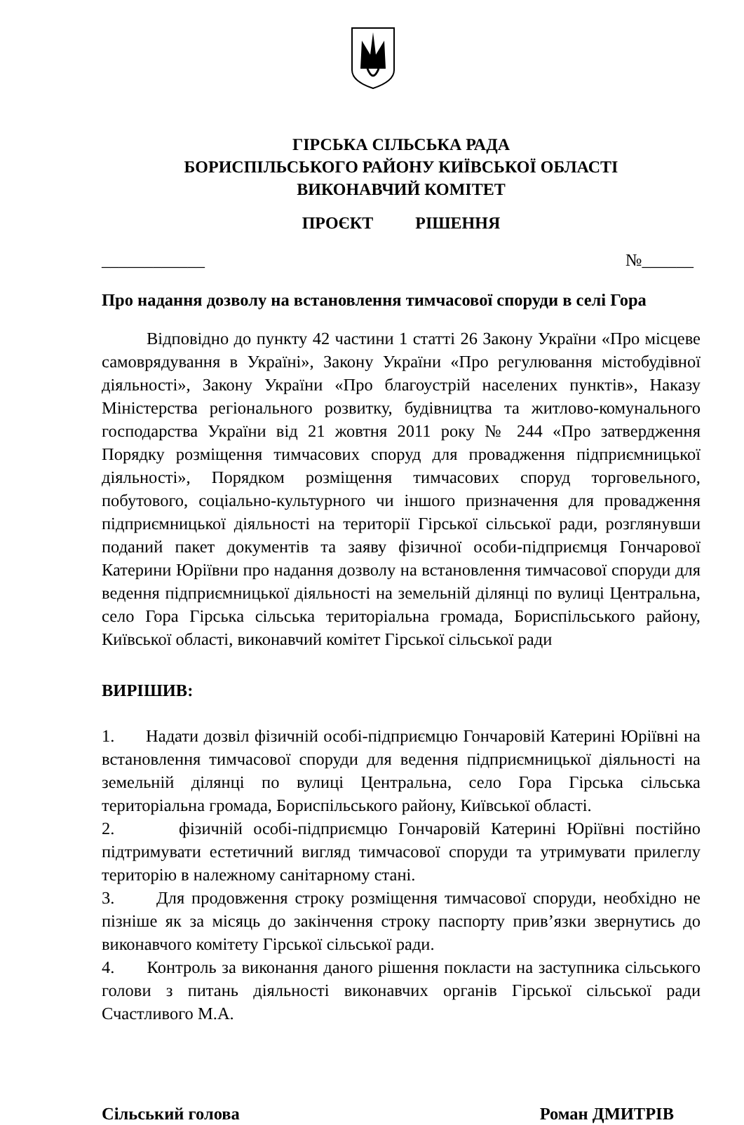ГІРСЬКА СІЛЬСЬКА РАДА
БОРИСПІЛЬСЬКОГО РАЙОНУ КИЇВСЬКОЇ ОБЛАСТІ
ВИКОНАВЧИЙ КОМІТЕТ
ПРОЄКТ РІШЕННЯ
____________ №______
Про надання дозволу на встановлення тимчасової споруди в селі Гора
Відповідно до пункту 42 частини 1 статті 26 Закону України «Про місцеве самоврядування в Україні», Закону України «Про регулювання містобудівної діяльності», Закону України «Про благоустрій населених пунктів», Наказу Міністерства регіонального розвитку, будівництва та житлово-комунального господарства України від 21 жовтня 2011 року № 244 «Про затвердження Порядку розміщення тимчасових споруд для провадження підприємницької діяльності», Порядком розміщення тимчасових споруд торговельного, побутового, соціально-культурного чи іншого призначення для провадження підприємницької діяльності на території Гірської сільської ради, розглянувши поданий пакет документів та заяву фізичної особи-підприємця Гончарової Катерини Юріївни про надання дозволу на встановлення тимчасової споруди для ведення підприємницької діяльності на земельній ділянці по вулиці Центральна, село Гора Гірська сільська територіальна громада, Бориспільського району, Київської області, виконавчий комітет Гірської сільської ради
ВИРІШИВ:
1. Надати дозвіл фізичній особі-підприємцю Гончаровій Катерині Юріївні на встановлення тимчасової споруди для ведення підприємницької діяльності на земельній ділянці по вулиці Центральна, село Гора Гірська сільська територіальна громада, Бориспільського району, Київської області.
2. фізичній особі-підприємцю Гончаровій Катерині Юріївні постійно підтримувати естетичний вигляд тимчасової споруди та утримувати прилеглу територію в належному санітарному стані.
3. Для продовження строку розміщення тимчасової споруди, необхідно не пізніше як за місяць до закінчення строку паспорту прив’язки звернутись до виконавчого комітету Гірської сільської ради.
4. Контроль за виконання даного рішення покласти на заступника сільського голови з питань діяльності виконавчих органів Гірської сільської ради Счастливого М.А.
Сільський голова Роман ДМИТРІВ